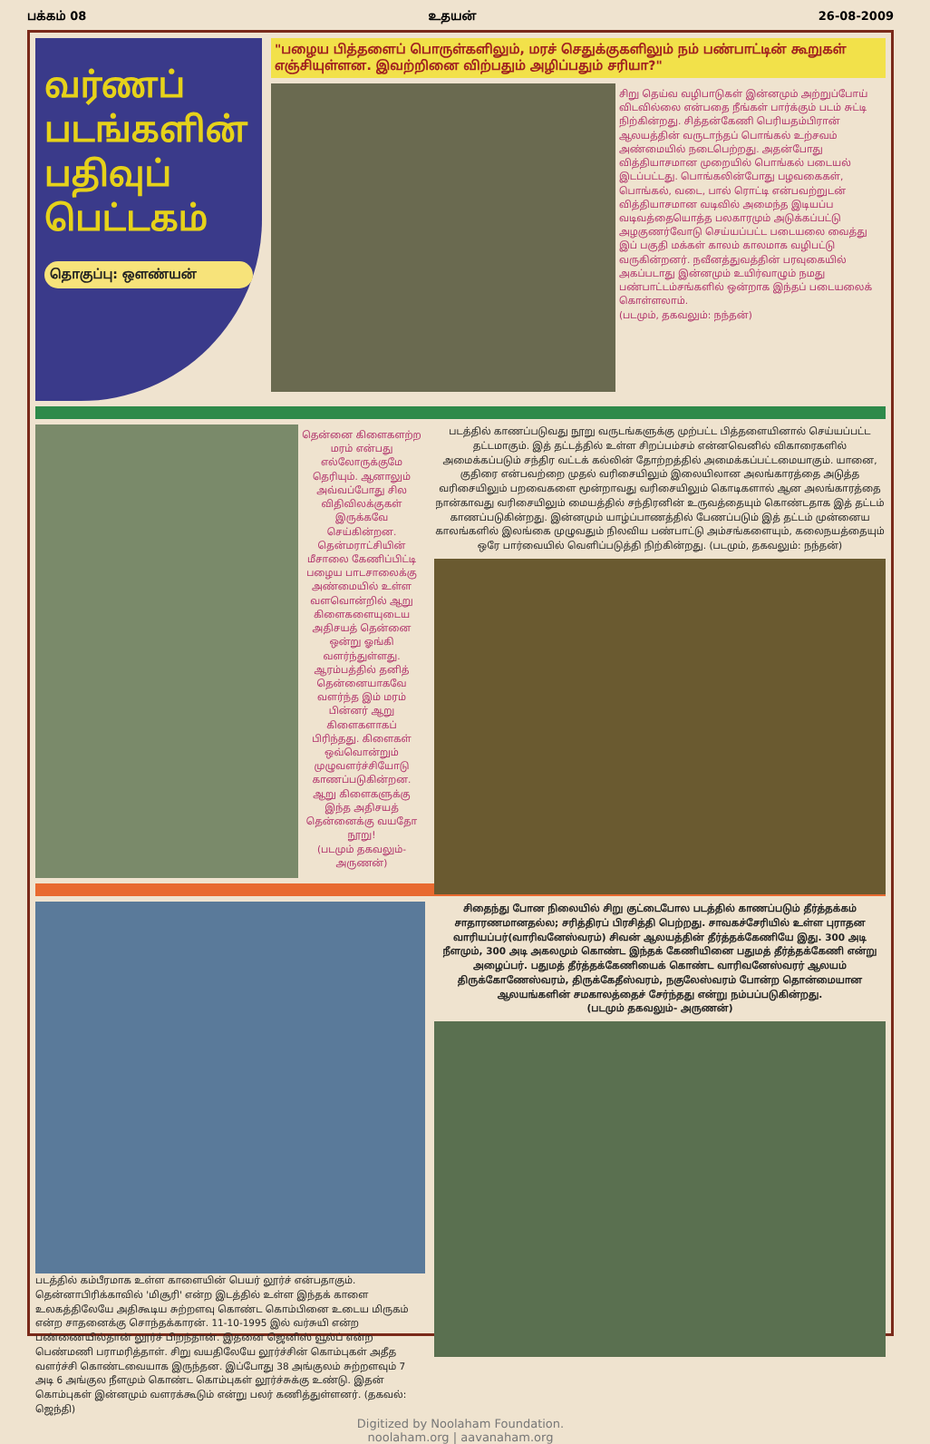பக்கம் 08 உதயன் 26-08-2009
வர்ணப் படங்களின் பதிவுப் பெட்டகம்
தொகுப்பு: ஒளண்யன்
"பழைய பித்தளைப் பொருள்களிலும், மரச் செதுக்குகளிலும் நம் பண்பாட்டின் கூறுகள் எஞ்சியுள்ளன. இவற்றினை விற்பதும் அழிப்பதும் சரியா?"
சிறு தெய்வ வழிபாடுகள் இன்னமும் அற்றுப்போய் விடவில்லை என்பதை நீங்கள் பார்க்கும் படம் சுட்டி நிற்கின்றது. சித்தன்கேணி பெரியதம்பிரான் ஆலயத்தின் வருடாந்தப் பொங்கல் உற்சவம் அண்மையில் நடைபெற்றது. அதன்போது வித்தியாசமான முறையில் பொங்கல் படையல் இடப்பட்டது. பொங்கலின்போது பழவகைகள், பொங்கல், வடை, பால் ரொட்டி என்பவற்றுடன் வித்தியாசமான வடிவில் அமைந்த இடியப்ப வடிவத்தையொத்த பலகாரமும் அடுக்கப்பட்டு அழகுணர்வோடு செய்யப்பட்ட படையலை வைத்து இப் பகுதி மக்கள் காலம் காலமாக வழிபட்டு வருகின்றனர். நவீனத்துவத்தின் பரவுகையில் அகப்படாது இன்னமும் உயிர்வாழும் நமது பண்பாட்டம்சங்களில் ஒன்றாக இந்தப் படையலைக் கொள்ளலாம்.
(படமும், தகவலும்: நந்தன்)
தென்னை கிளைகளற்ற மரம் என்பது எல்லோருக்குமே தெரியும். ஆனாலும் அவ்வப்போது சில விதிவிலக்குகள் இருக்கவே செய்கின்றன. தென்மராட்சியின் மீசாலை கேணிப்பிட்டி பழைய பாடசாலைக்கு அண்மையில் உள்ள வளவொன்றில் ஆறு கிளைகளையுடைய அதிசயத் தென்னை ஒன்று ஓங்கி வளர்ந்துள்ளது. ஆரம்பத்தில் தனித் தென்னையாகவே வளர்ந்த இம் மரம் பின்னர் ஆறு கிளைகளாகப் பிரிந்தது. கிளைகள் ஒவ்வொன்றும் முழுவளர்ச்சியோடு காணப்படுகின்றன. ஆறு கிளைகளுக்கு இந்த அதிசயத் தென்னைக்கு வயதோ நூறு!
(படமும் தகவலும்- அருணன்)
படத்தில் காணப்படுவது நூறு வருடங்களுக்கு முற்பட்ட பித்தளையினால் செய்யப்பட்ட தட்டமாகும். இத் தட்டத்தில் உள்ள சிறப்பம்சம் என்னவெனில் விகாரைகளில் அமைக்கப்படும் சந்திர வட்டக் கல்லின் தோற்றத்தில் அமைக்கப்பட்டமையாகும். யானை, குதிரை என்பவற்றை முதல் வரிசையிலும் இலையிலான அலங்காரத்தை அடுத்த வரிசையிலும் பறவைகளை மூன்றாவது வரிசையிலும் கொடிகளால் ஆன அலங்காரத்தை நான்காவது வரிசையிலும் மையத்தில் சந்திரனின் உருவத்தையும் கொண்டதாக இத் தட்டம் காணப்படுகின்றது. இன்னமும் யாழ்ப்பாணத்தில் பேணப்படும் இத் தட்டம் முன்னைய காலங்களில் இலங்கை முழுவதும் நிலவிய பண்பாட்டு அம்சங்களையும், கலைநயத்தையும் ஒரே பார்வையில் வெளிப்படுத்தி நிற்கின்றது. (படமும், தகவலும்: நந்தன்)
படத்தில் கம்பீரமாக உள்ள காளையின் பெயர் லூர்ச் என்பதாகும். தென்னாபிரிக்காவில் 'மிசூரி' என்ற இடத்தில் உள்ள இந்தக் காளை உலகத்திலேயே அதிகூடிய சுற்றளவு கொண்ட கொம்பினை உடைய மிருகம் என்ற சாதனைக்கு சொந்தக்காரன். 11-10-1995 இல் வர்சுயி என்ற பண்ணையில்தான் லூர்ச் பிறந்தான். இதனை ஜெனிஸ் வூல்ப் என்ற பெண்மணி பராமரித்தாள். சிறு வயதிலேயே லூர்ச்சின் கொம்புகள் அதீத வளர்ச்சி கொண்டவையாக இருந்தன. இப்போது 38 அங்குலம் சுற்றளவும் 7 அடி 6 அங்குல நீளமும் கொண்ட கொம்புகள் லூர்ச்சுக்கு உண்டு. இதன் கொம்புகள் இன்னமும் வளரக்கூடும் என்று பலர் கணித்துள்ளனர். (தகவல்: ஜெந்தி)
சிதைந்து போன நிலையில் சிறு குட்டைபோல படத்தில் காணப்படும் தீர்த்தக்கம் சாதாரணமானதல்ல; சரித்திரப் பிரசித்தி பெற்றது. சாவகச்சேரியில் உள்ள புராதன வாரியப்பர்(வாரிவனேஸ்வரம்) சிவன் ஆலயத்தின் தீர்த்தக்கேணியே இது. 300 அடி நீளமும், 300 அடி அகலமும் கொண்ட இந்தக் கேணியினை பதுமத் தீர்த்தக்கேணி என்று அழைப்பர். பதுமத் தீர்த்தக்கேணியைக் கொண்ட வாரிவனேஸ்வரர் ஆலயம் திருக்கோணேஸ்வரம், திருக்கேதீஸ்வரம், நகுலேஸ்வரம் போன்ற தொன்மையான ஆலயங்களின் சமகாலத்தைச் சேர்ந்தது என்று நம்பப்படுகின்றது.
(படமும் தகவலும்- அருணன்)
Digitized by Noolaham Foundation.
noolaham.org | aavanaham.org